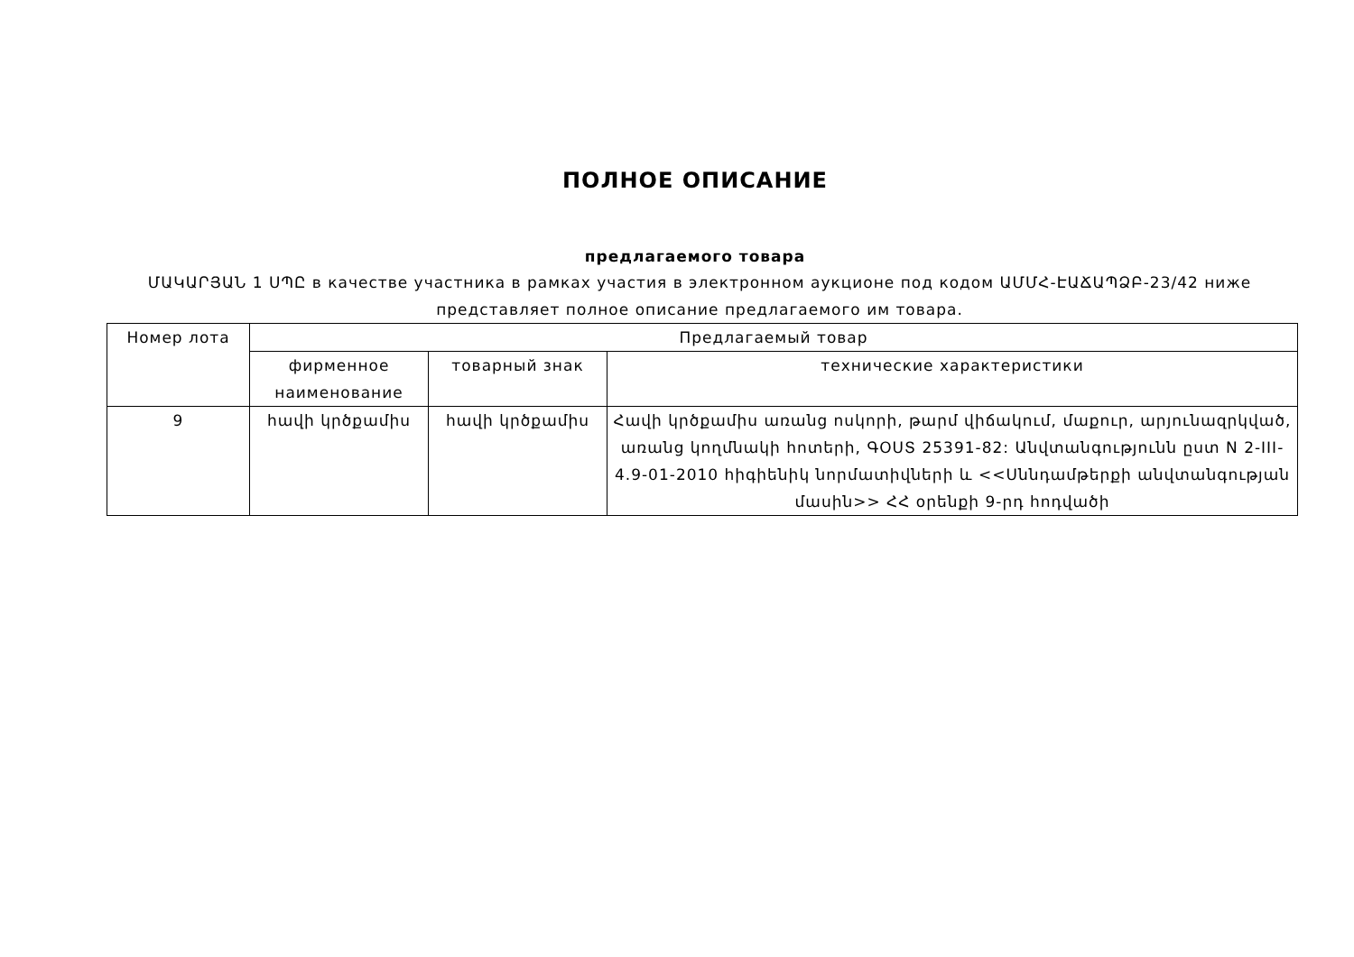ПОЛНОЕ ОПИСАНИЕ
предлагаемого товара
ՄԱԿԱՐՅԱՆ 1 ՍՊԸ в качестве участника в рамках участия в электронном аукционе под кодом ԱՄՄՀ-ԷԱՃԱՊՁԲ-23/42 ниже представляет полное описание предлагаемого им товара.
| Номер лота | Предлагаемый товар | | |
| --- | --- | --- | --- |
| | фирменное наименование | товарный знак | технические характеристики |
| 9 | հավի կրծքամիս | հավի կրծքամիս | Հավի կրծքամիս առանց ոսկորի, թարմ վիճակում, մաքուր, արյունազրկված, առանց կողմնակի հոտերի, ԳՕՍՏ 25391-82: Անվտանգությունն ըստ N 2-III-4.9-01-2010 հիգիենիկ նորմատիվների և <<Սննդամթերքի անվտանգության մասին>> ՀՀ օրենքի 9-րդ հոդվածի |